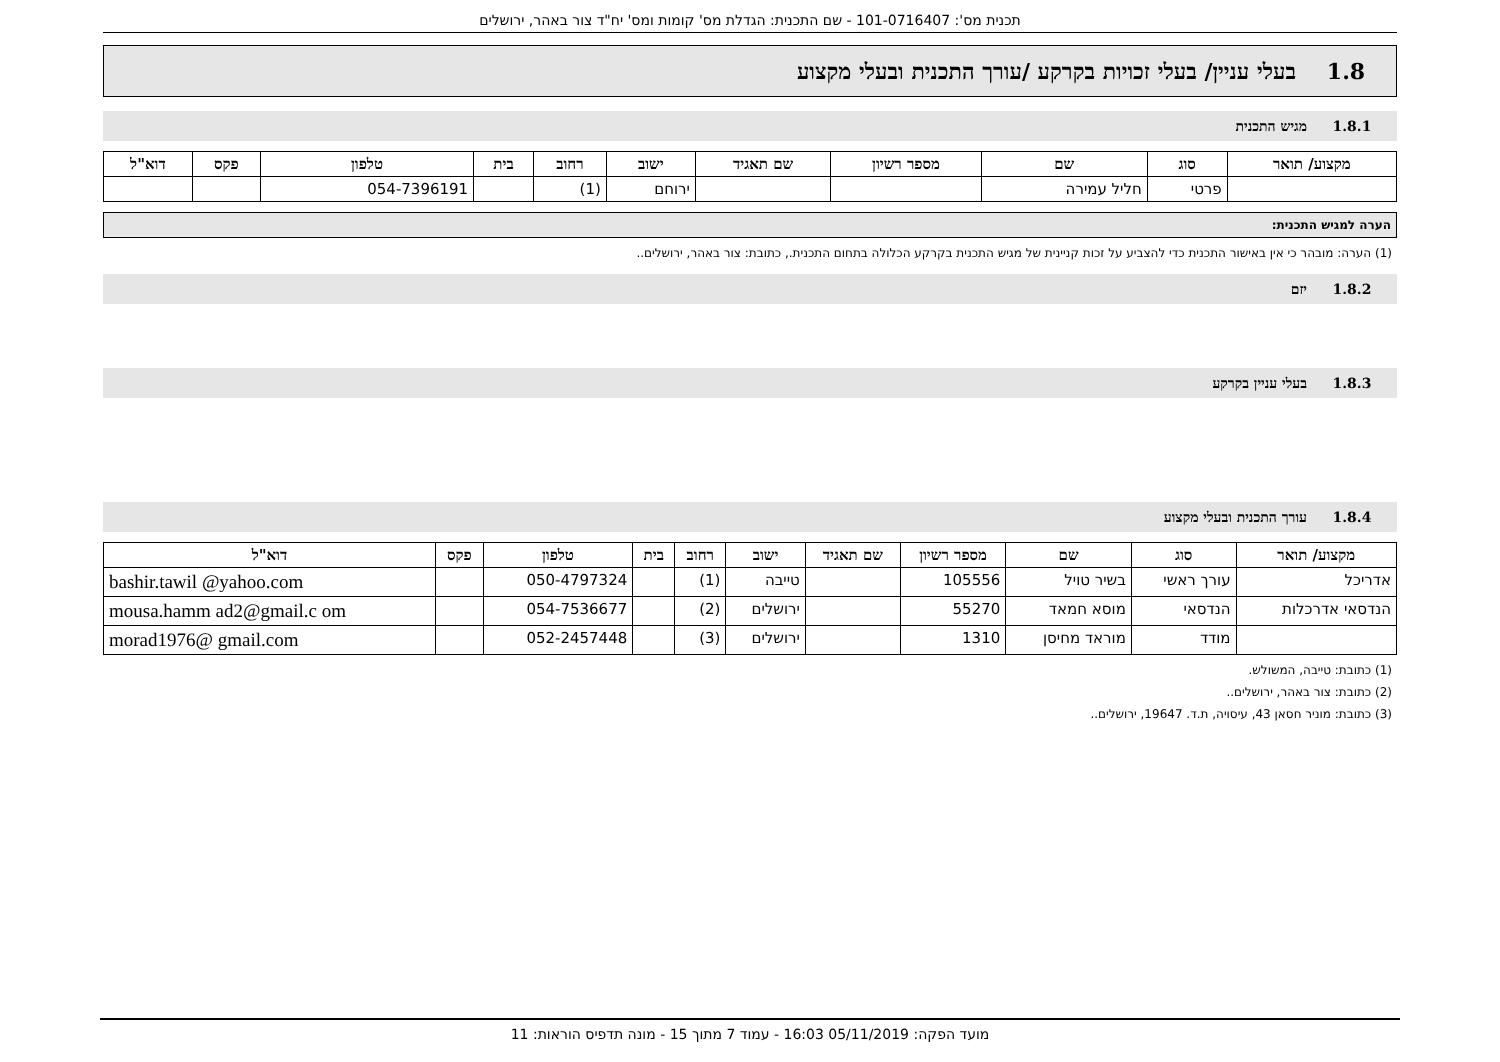תכנית מס': 101-0716407 - שם התכנית: הגדלת מס' קומות ומס' יח"ד צור באהר, ירושלים
1.8 בעלי עניין/ בעלי זכויות בקרקע /עורך התכנית ובעלי מקצוע
1.8.1 מגיש התכנית
| מקצוע/ תואר | סוג | שם | מספר רשיון | שם תאגיד | ישוב | רחוב | בית | טלפון | פקס | דוא"ל |
| --- | --- | --- | --- | --- | --- | --- | --- | --- | --- | --- |
| | פרטי | חליל עמירה | | | ירוחם | (1) | | 054-7396191 | | |
הערה למגיש התכנית:
(1) הערה: מובהר כי אין באישור התכנית כדי להצביע על זכות קניינית של מגיש התכנית בקרקע הכלולה בתחום התכנית., כתובת: צור באהר, ירושלים..
1.8.2 יזם
1.8.3 בעלי עניין בקרקע
1.8.4 עורך התכנית ובעלי מקצוע
| מקצוע/ תואר | סוג | שם | מספר רשיון | שם תאגיד | ישוב | רחוב | בית | טלפון | פקס | דוא"ל |
| --- | --- | --- | --- | --- | --- | --- | --- | --- | --- | --- |
| אדריכל | עורך ראשי | בשיר טויל | 105556 | | טייבה | (1) | | 050-4797324 | | bashir.tawil @yahoo.com |
| הנדסאי אדרכלות | הנדסאי | מוסא חמאד | 55270 | | ירושלים | (2) | | 054-7536677 | | mousa.hamm ad2@gmail.c om |
| | מודד | מוראד מחיסן | 1310 | | ירושלים | (3) | | 052-2457448 | | morad1976@ gmail.com |
(1) כתובת: טייבה, המשולש.
(2) כתובת: צור באהר, ירושלים..
(3) כתובת: מוניר חסאן 43, עיסויה, ת.ד. 19647, ירושלים..
מועד הפקה: 05/11/2019 16:03 - עמוד 7 מתוך 15 - מונה תדפיס הוראות: 11